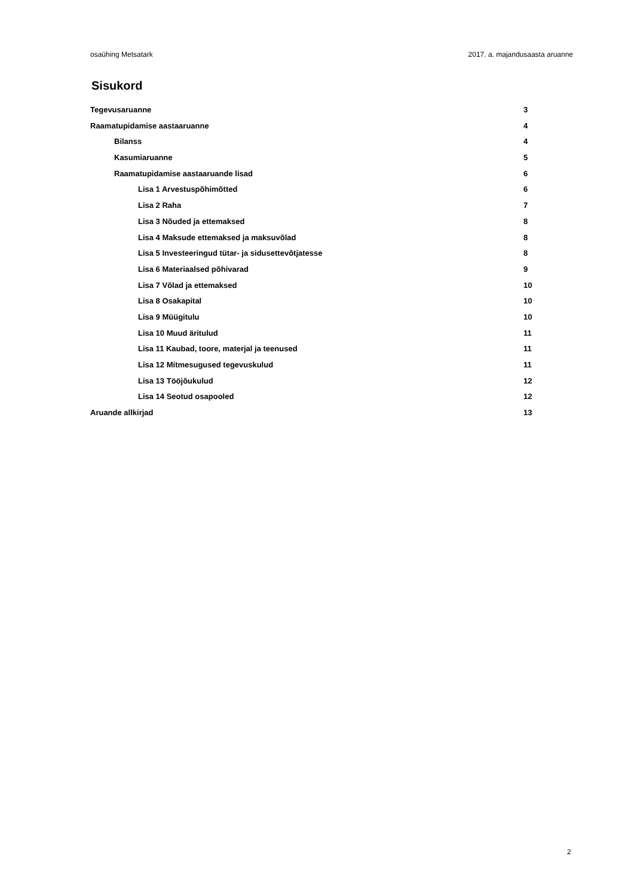osaühing Metsatark 2017. a. majandusaasta aruanne
Sisukord
Tegevusaruanne 3
Raamatupidamise aastaaruanne 4
Bilanss 4
Kasumiaruanne 5
Raamatupidamise aastaaruande lisad 6
Lisa 1 Arvestuspõhimõtted 6
Lisa 2 Raha 7
Lisa 3 Nõuded ja ettemaksed 8
Lisa 4 Maksude ettemaksed ja maksuvõlad 8
Lisa 5 Investeeringud tütar- ja sidusettevõtjatesse 8
Lisa 6 Materiaalsed põhivarad 9
Lisa 7 Võlad ja ettemaksed 10
Lisa 8 Osakapital 10
Lisa 9 Müügitulu 10
Lisa 10 Muud äritulud 11
Lisa 11 Kaubad, toore, materjal ja teenused 11
Lisa 12 Mitmesugused tegevuskulud 11
Lisa 13 Tööjõukulud 12
Lisa 14 Seotud osapooled 12
Aruande allkirjad 13
2